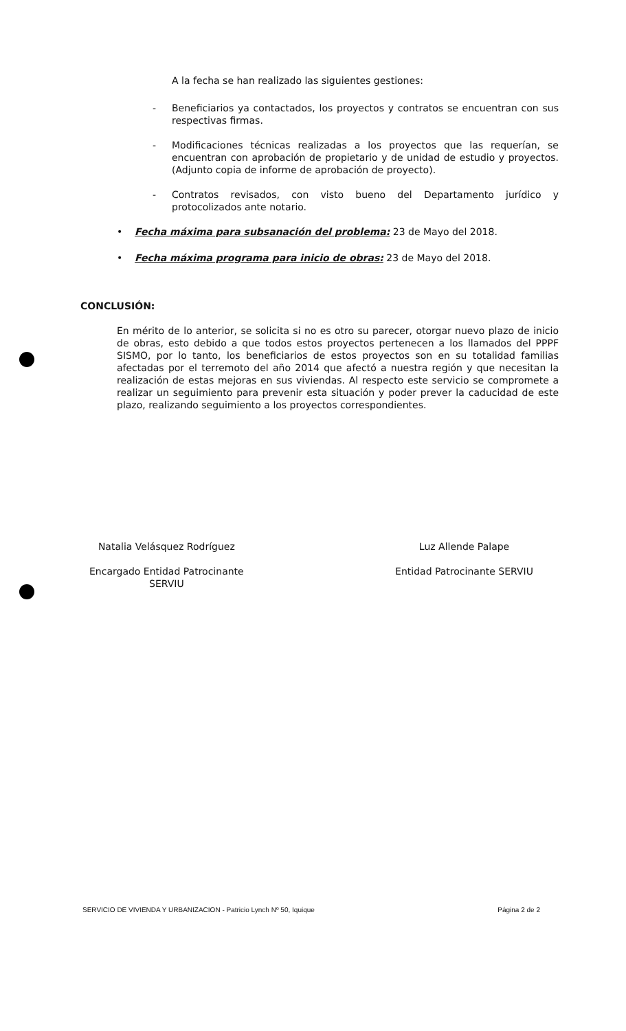A la fecha se han realizado las siguientes gestiones:
- Beneficiarios ya contactados, los proyectos y contratos se encuentran con sus respectivas firmas.
- Modificaciones técnicas realizadas a los proyectos que las requerían, se encuentran con aprobación de propietario y de unidad de estudio y proyectos. (Adjunto copia de informe de aprobación de proyecto).
- Contratos revisados, con visto bueno del Departamento jurídico y protocolizados ante notario.
• Fecha máxima para subsanación del problema: 23 de Mayo del 2018.
• Fecha máxima programa para inicio de obras: 23 de Mayo del 2018.
CONCLUSIÓN:
En mérito de lo anterior, se solicita si no es otro su parecer, otorgar nuevo plazo de inicio de obras, esto debido a que todos estos proyectos pertenecen a los llamados del PPPF SISMO, por lo tanto, los beneficiarios de estos proyectos son en su totalidad familias afectadas por el terremoto del año 2014 que afectó a nuestra región y que necesitan la realización de estas mejoras en sus viviendas. Al respecto este servicio se compromete a realizar un seguimiento para prevenir esta situación y poder prever la caducidad de este plazo, realizando seguimiento a los proyectos correspondientes.
Natalia Velásquez Rodríguez
Encargado Entidad Patrocinante
SERVIU
Luz Allende Palape
Entidad Patrocinante SERVIU
SERVICIO DE VIVIENDA Y URBANIZACION - Patricio Lynch Nº 50, Iquique Página 2 de 2